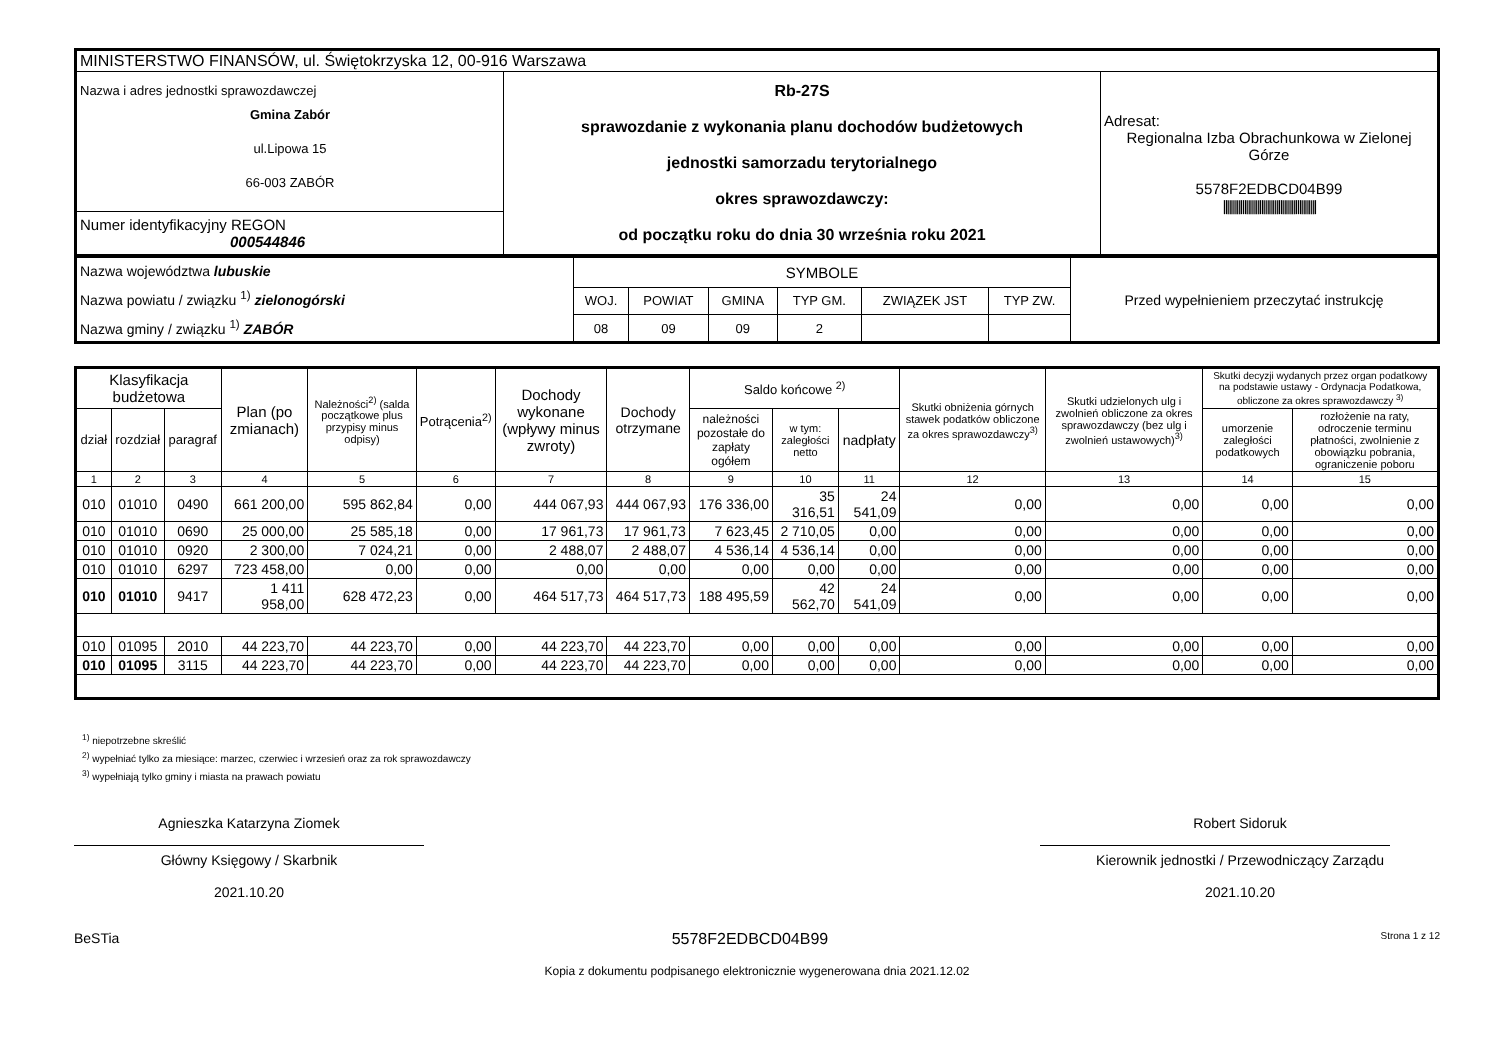| MINISTERSTWO FINANSÓW, ul. Świętokrzyska 12, 00-916 Warszawa | | |
| Nazwa i adres jednostki sprawozdawczej Gmina Zabór ul.Lipowa 15 66-003 ZABÓR | Rb-27S sprawozdanie z wykonania planu dochodów budżetowych jednostki samorzadu terytorialnego okres sprawozdawczy: od początku roku do dnia 30 września roku 2021 | Adresat: Regionalna Izba Obrachunkowa w Zielonej Górze 5578F2EDBCD04B99 ///////////////////////////////////////////////// |
| Numer identyfikacyjny REGON 000544846 | | |
| Nazwa województwa lubuskie Nazwa powiatu / związku <sup>1)</sup> zielonogórski Nazwa gminy / związku <sup>1)</sup> ZABÓR | SYMBOLE | | | | | | Przed wypełnieniem przeczytać instrukcję |
| | WOJ. | POWIAT | GMINA | TYP GM. | ZWIĄZEK JST | TYP ZW. | |
| | 08 | 09 | 09 | 2 | | | |
| Klasyfikacja budżetowa | | | Plan (po zmianach) | Należności<sup>2)</sup> (salda początkowe plus przypisy minus odpisy) | Potrącenia<sup>2)</sup> | Dochody wykonane (wpływy minus zwroty) | Dochody otrzymane | Saldo końcowe <sup>2)</sup> | | | Skutki obniżenia górnych stawek podatków obliczone za okres sprawozdawczy<sup>3)</sup> | Skutki udzielonych ulg i zwolnień obliczone za okres sprawozdawczy (bez ulg i zwolnień ustawowych)<sup>3)</sup> | Skutki decyzji wydanych przez organ podatkowy na podstawie ustawy - Ordynacja Podatkowa, obliczone za okres sprawozdawczy <sup>3)</sup> | |
| --- | --- | --- | --- | --- | --- | --- | --- | --- | --- | --- | --- | --- | --- | --- |
| dział | rozdział | paragraf | | | | | | należności pozostałe do zapłaty ogółem | w tym: zaległości netto | nadpłaty | | | umorzenie zaległości podatkowych | rozłożenie na raty, odroczenie terminu płatności, zwolnienie z obowiązku pobrania, ograniczenie poboru |
| 1 | 2 | 3 | 4 | 5 | 6 | 7 | 8 | 9 | 10 | 11 | 12 | 13 | 14 | 15 |
| 010 | 01010 | 0490 | 661 200,00 | 595 862,84 | 0,00 | 444 067,93 | 444 067,93 | 176 336,00 | 35 316,51 | 24 541,09 | 0,00 | 0,00 | 0,00 | 0,00 |
| 010 | 01010 | 0690 | 25 000,00 | 25 585,18 | 0,00 | 17 961,73 | 17 961,73 | 7 623,45 | 2 710,05 | 0,00 | 0,00 | 0,00 | 0,00 | 0,00 |
| 010 | 01010 | 0920 | 2 300,00 | 7 024,21 | 0,00 | 2 488,07 | 2 488,07 | 4 536,14 | 4 536,14 | 0,00 | 0,00 | 0,00 | 0,00 | 0,00 |
| 010 | 01010 | 6297 | 723 458,00 | 0,00 | 0,00 | 0,00 | 0,00 | 0,00 | 0,00 | 0,00 | 0,00 | 0,00 | 0,00 | 0,00 |
| 010 | 01010 | 9417 | 1 411 958,00 | 628 472,23 | 0,00 | 464 517,73 | 464 517,73 | 188 495,59 | 42 562,70 | 24 541,09 | 0,00 | 0,00 | 0,00 | 0,00 |
| 010 | 01095 | 2010 | 44 223,70 | 44 223,70 | 0,00 | 44 223,70 | 44 223,70 | 0,00 | 0,00 | 0,00 | 0,00 | 0,00 | 0,00 | 0,00 |
| 010 | 01095 | 3115 | 44 223,70 | 44 223,70 | 0,00 | 44 223,70 | 44 223,70 | 0,00 | 0,00 | 0,00 | 0,00 | 0,00 | 0,00 | 0,00 |
<sup>1)</sup> niepotrzebne skreślić
<sup>2)</sup> wypełniać tylko za miesiące: marzec, czerwiec i wrzesień oraz za rok sprawozdawczy
<sup>3)</sup> wypełniają tylko gminy i miasta na prawach powiatu
Agnieszka Katarzyna Ziomek
Główny Księgowy / Skarbnik
2021.10.20
Robert Sidoruk
Kierownik jednostki / Przewodniczący Zarządu
2021.10.20
BeSTia 5578F2EDBCD04B99 Strona 1 z 12
Kopia z dokumentu podpisanego elektronicznie wygenerowana dnia 2021.12.02